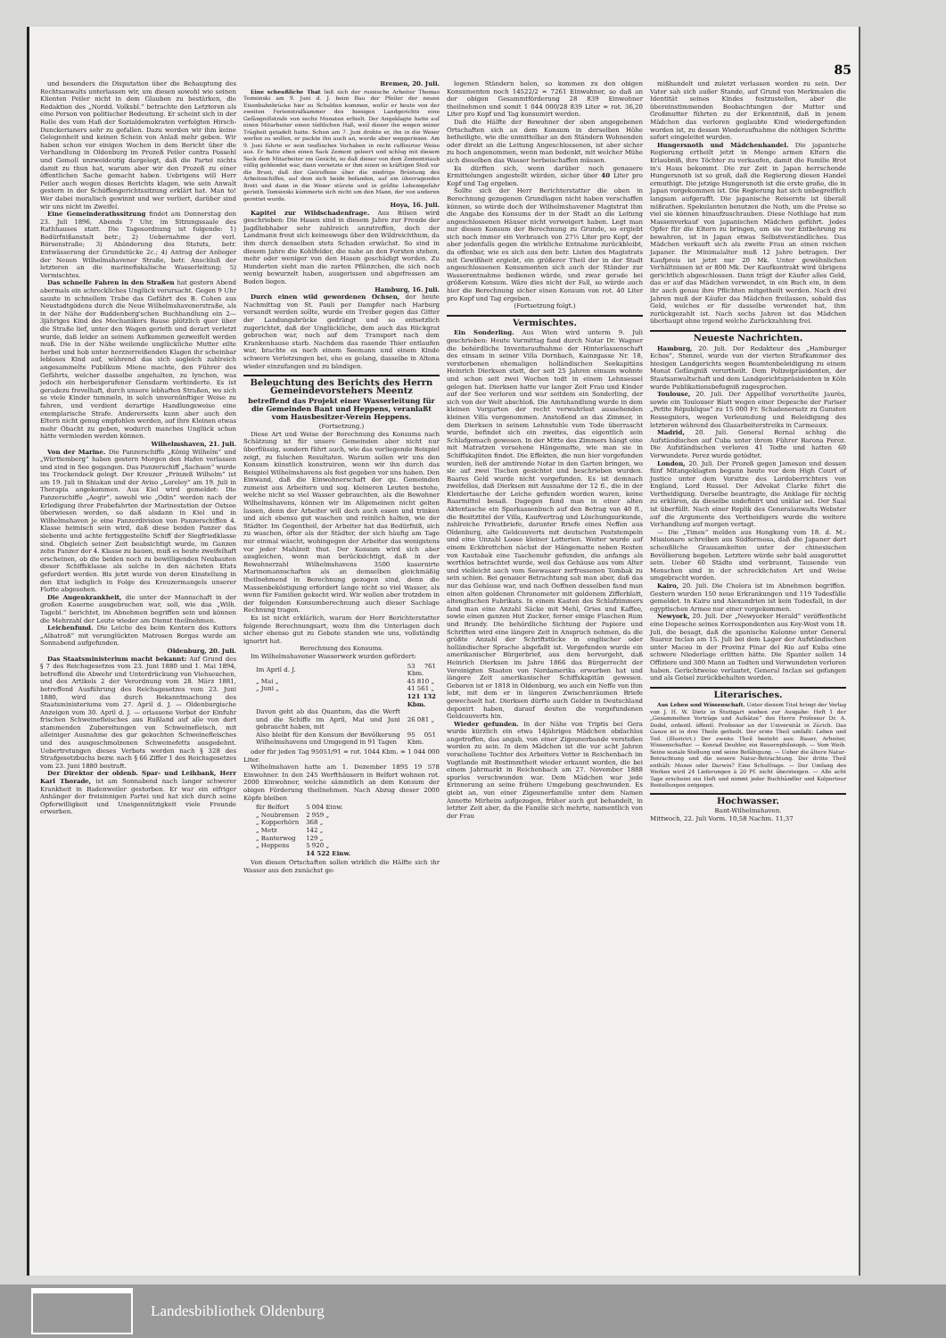85
und besonders die Disputation über die Behauptung des Rechtsanwalts unterlassen wir, um diesen sowohl wie seinen Klienten Peiler nicht in dem Glauben zu bestärken, die Redaktion des „Nordd. Volksbl.“ betrachte den Letzteren als eine Person von politischer Bedeutung. Er scheint sich in der Rolle des vom Haß der Sozialdemokraten verfolgten Hirsch-Dunckerianers sehr zu gefallen. Dazu werden wir ihm keine Gelegenheit und keinen Schein von Anlaß mehr geben. Wir haben schon vor einigen Wochen in dem Bericht über die Verhandlung in Oldenburg im Prozeß Peiler contra Possehl und Gemoll unzweideutig dargelegt, daß die Partei nichts damit zu thun hat, warum aber wir den Prozeß zu einer öffentlichen Sache gemacht haben. Uebrigens will Herr Peiler auch wegen dieses Berichts klagen, wie sein Anwalt gestern in der Schöffengerichtssitzung erklärt hat. Man to! Wer dabei moralisch gewinnt und wer verliert, darüber sind wir uns nicht im Zweifel.
Eine Gemeinderathssitzung findet am Donnerstag den 23. Juli 1896, Abends 7 Uhr, im Sitzungssaale des Rathhauses statt. Die Tagesordnung ist folgende: 1) Bedürfnißanstalt betr.; 2) Uebernahme der verl. Börsenstraße; 3) Abänderung des Statuts, betr. Entwässerung der Grundstücke 2c.; 4) Antrag der Anlieger der Neuen Wilhelmshavener Straße, betr. Anschluß der letzteren an die marinefiskalische Wasserleitung; 5) Vermischtes.
Das schnelle Fahren in den Straßen hat gestern Abend abermals ein schreckliches Unglück verursacht. Gegen 9 Uhr sauste in schnellem Trabe das Gefährt des B. Cohen aus Neustadtgödens durch die Neue Wilhelmshavenerstraße, als in der Nähe der Buddenberg'schen Buchhandlung ein 2—3jähriges Kind des Mechanikers Bause plötzlich quer über die Straße lief, unter den Wagen gerieth und derart verletzt wurde, daß leider an seinem Aufkommen gezweifelt werden muß. Die in der Nähe weilende unglückliche Mutter eilte herbei und hob unter herzzerreißenden Klagen ihr scheinbar lebloses Kind auf, während das sich sogleich zahlreich angesammelte Publikum Miene machte, den Führer des Gefährts, welcher dasselbe angehalten, zu lynchen, was jedoch ein herbeigerufener Gensdarm verhinderte. Es ist geradezu frevelhaft, durch unsere lebhaften Straßen, wo sich so viele Kinder tummeln, in solch unvernünftiger Weise zu fahren, und verdient derartige Handlungsweise eine exemplarische Strafe. Andererseits kann aber auch den Eltern nicht genug empfohlen werden, auf ihre Kleinen etwas mehr Obacht zu geben, wodurch manches Unglück schon hätte vermieden werden können.
Wilhelmshaven, 21. Juli.
Von der Marine. Die Panzerschiffe „König Wilhelm“ und „Württemberg“ haben gestern Morgen den Hafen verlassen und sind in See gegangen. Das Panzerschiff „Sachsen“ wurde ins Trockendock gelegt. Der Kreuzer „Prinzeß Wilhelm“ ist am 19. Juli in Shiakan und der Aviso „Loreley“ am 19. Juli in Therapia angekommen. Aus Kiel wird gemeldet: Die Panzerschiffe „Aegir“, sowohl wie „Odin“ werden nach der Erledigung ihrer Probefahrten der Marinestation der Ostsee überwiesen werden, so daß alsdann in Kiel und in Wilhelmshaven je eine Panzerdivision von Panzerschiffen 4. Klasse heimisch sein wird, daß diese beiden Panzer das siebente und achte fertiggestellte Schiff der Siegfriedklasse sind. Obgleich seiner Zeit beabsichtigt wurde, im Ganzen zehn Panzer der 4. Klasse zu bauen, muß es heute zweifelhaft erscheinen, ob die beiden noch zu bewilligenden Neubauten dieser Schiffsklasse als solche in den nächsten Etats gefordert werden. Bis jetzt wurde von deren Einstellung in den Etat lediglich in Folge des Kreuzermangels unserer Flotte abgesehen.
Die Augenkrankheit, die unter der Mannschaft in der großen Kaserne ausgebrochen war, soll, wie das „Wilh. Tagebl.“ berichtet, im Abnehmen begriffen sein und können die Mehrzahl der Leute wieder am Dienst theilnehmen.
Leichenfund. Die Leiche des beim Kentern des Kutters „Albatroß“ mit verunglückten Matrosen Borgas wurde am Sonnabend aufgefunden.
Oldenburg, 20. Juli.
Das Staatsministerium macht bekannt: Auf Grund des § 7 des Reichsgesetzes vom 23. Juni 1880 und 1. Mai 1894, betreffend die Abwehr und Unterdrückung von Viehseuchen, und des Artikels 2 der Verordnung vom 28. März 1881, betreffend Ausführung des Reichsgesetzes vom 23. Juni 1880, wird das durch Bekanntmachung des Staatsministeriums vom 27. April d. J. — Oldenburgische Anzeigen vom 30. April d. J. — erlassene Verbot der Einfuhr frischen Schweinefleisches aus Rußland auf alle von dort stammenden Zubereitungen von Schweinefleisch, mit alleiniger Ausnahme des gar gekochten Schweinefleisches und des ausgeschmolzenen Schweinefetts ausgedehnt. Uebertretungen dieses Verbots werden nach § 328 des Strafgesetzbuchs bezw. nach § 66 Ziffer 1 des Reichsgesetzes vom 23. Juni 1880 bestraft.
Der Direktor der oldenb. Spar- und Leihbank, Herr Karl Thorade, ist am Sonnabend nach langer schwerer Krankheit in Badenweiler gestorben. Er war ein eifriger Anhänger der freisinnigen Partei und hat sich durch seine Opferwilligkeit und Uneigennützigkeit viele Freunde erworben.
Bremen, 20. Juli.
Eine scheußliche That ließ sich der russische Arbeiter Thomas Tomsinski am 9. Juni d. J. beim Bau der Pfeiler der neuen Eisenbahnbrücke hier zu Schulden kommen, wofür er heute von der zweiten Ferienstrafkammer des hiesigen Landgerichts eine Gefängnißstrafe von sechs Monaten erhielt. Der Angeklagte hatte auf einen Mitarbeiter einen tödtlichen Haß, weil dieser ihn wegen seiner Trägheit getadelt hatte. Schon am 7. Juni drohte er, ihn in die Weser werfen zu wollen, er packte ihn auch an, wurde aber weggerissen. Am 9. Juni führte er sein teuflisches Vorhaben in recht raffinirter Weise aus. Er hatte eben einen Sack Zement geleert und schlug mit diesem Sack dem Mitarbeiter ins Gesicht, so daß dieser von dem Zementstaub völlig geblendet war, dann versetzte er ihm einen so kräftigen Stoß vor die Brust, daß der Getroffene über die niedrige Brüstung des Arbeitsschiffes, auf dem sich beide befanden, auf ein überragendes Brett und dann in die Weser stürzte und in größte Lebensgefahr gerieth. Tomsinski kümmerte sich nicht um den Mann, der von anderen gerettet wurde.
Hoya, 16. Juli.
Kapitel zur Wildschadenfrage. Aus Bilsen wird geschrieben: Die Hasen sind in diesem Jahre zur Freude der Jagdliebhaber sehr zahlreich anzutreffen, doch der Landmann freut sich keineswegs über den Wildreichthum, da ihm durch denselben stets Schaden erwächst. So sind in diesem Jahre die Kohlfelder, die nahe an den Forsten stehen, mehr oder weniger von den Hasen geschädigt worden. Zu Hunderten sieht man die zarten Pflänzchen, die sich noch wenig bewurzelt haben, ausgerissen und abgefressen am Boden liegen.
Hamburg, 16. Juli.
Durch einen wild gewordenen Ochsen, der heute Nachmittag von St. Pauli per Dampfer nach Harburg versandt werden sollte, wurde ein Treiber gegen das Gitter der Landungsbrücke gedrängt und so entsetzlich zugerichtet, daß der Unglückliche, dem auch das Rückgrat gebrochen war, noch auf dem Transport nach dem Krankenhause starb. Nachdem das rasende Thier entlaufen war, brachte es noch einem Seemann und einem Kinde schwere Verletzungen bei, ehe es gelang, dasselbe in Altona wieder einzufangen und zu bändigen.
Beleuchtung des Berichts des Herrn Gemeindevorstehers Meentz
betreffend das Projekt einer Wasserleitung für die Gemeinden Bant und Heppens, veranlaßt vom Hausbesitzer-Verein Heppens.
(Fortsetzung.)
Diese Art und Weise der Berechnung des Konsums nach Schätzung ist für unsere Gemeinden aber nicht nur überflüssig, sondern führt auch, wie das vorliegende Beispiel zeigt, zu falschen Resultaten. Warum sollen wir uns den Konsum künstlich konstruiren, wenn wir ihn durch das Beispiel Wilhelmshavens als fest gegeben vor uns haben. Den Einwand, daß die Einwohnerschaft der qu. Gemeinden zumeist aus Arbeitern und sog. kleineren Leuten bestehe, welche nicht so viel Wasser gebrauchten, als die Bewohner Wilhelmshavens, können wir im Allgemeinen nicht gelten lassen, denn der Arbeiter will doch auch essen und trinken und sich ebenso gut waschen und reinlich halten, wie der Städter. Im Gegentheil, der Arbeiter hat das Bedürfniß, sich zu waschen, öfter als der Städter, der sich häufig am Tage nur einmal wäscht, wohingegen der Arbeiter das wenigstens vor jeder Mahlzeit thut. Der Konsum wird sich aber ausgleichen, wenn man berücksichtigt, daß in der Bewohnerzahl Wilhelmshavens 3500 kasernirte Marinemannschaften als an demselben gleichmäßig theilnehmend in Berechnung gezogen sind, denn die Massenbeköstigung erfordert lange nicht so viel Wasser, als wenn für Familien gekocht wird. Wir wollen aber trotzdem in der folgenden Konsumberechnung auch dieser Sachlage Rechnung tragen.
Es ist nicht erklärlich, warum der Herr Berichterstatter folgende Berechnungsart, wozu ihm die Unterlagen doch sicher ebenso gut zu Gebote standen wie uns, vollständig ignorirt hat.
Berechnung des Konsums.
Im Wilhelmshavener Wasserwerk wurden gefördert:
| Im April d. J. | 53 761 Kbm. |
| „ Mai „ | 45 810 „ |
| „ Juni „ | 41 561 „ |
| | 121 132 Kbm. |
| Davon geht ab das Quantum, das die Werft und die Schiffe im April, Mai und Juni gebraucht haben, mit | 26 081 „ |
| Also bleibt für den Konsum der Bevölkerung Wilhelmshavens und Umgegend in 91 Tagen | 95 051 Kbm. |
oder für jeden Tag 95051/91 = rot. 1044 Kbm. = 1 044 000 Liter.
Wilhelmshaven hatte am 1. Dezember 1895 19 578 Einwohner. In den 245 Werfthäusern in Belfort wohnen rot. 2000 Einwohner, welche sämmtlich an dem Konsum der obigen Förderung theilnehmen. Nach Abzug dieser 2000 Köpfe bleiben
| für Belfort | 5 004 Einw. |
| „ Neubremen | 2 959 „ |
| „ Kopperhörn | 368 „ |
| „ Metz | 142 „ |
| „ Banterweg | 129 „ |
| „ Heppens | 5 920 „ |
| | 14 522 Einw. |
Von diesen Ortschaften sollen wirklich die Hälfte sich ihr Wasser aus den zunächst ge-
legenen Ständern holen, so kommen zu den obigen Konsumenten noch 14522/2 = 7261 Einwohner, so daß an der obigen Gesammtförderung 28 839 Einwohner theilnehmen und somit 1 044 000/28 839 Liter = rot. 36,20 Liter pro Kopf und Tag konsumirt werden.
Daß die Hälfte der Bewohner der oben angegebenen Ortschaften sich an dem Konsum in derselben Höhe betheiligte, wie die unmittelbar an den Ständern Wohnenden oder direkt an die Leitung Angeschlossenen, ist aber sicher zu hoch angenommen, wenn man bedenkt, mit welcher Mühe sich dieselben das Wasser herbeischaffen müssen.
Es dürften sich, wenn darüber noch genauere Ermittelungen angestellt würden, sicher über 40 Liter pro Kopf und Tag ergeben.
Sollte sich der Herr Berichterstatter die oben in Berechnung gezogenen Grundlagen nicht haben verschaffen können, so würde doch der Wilhelmshavener Magistrat ihm die Angabe des Konsums der in der Stadt an die Leitung angeschlossenen Häuser nicht verweigert haben. Legt man nur diesen Konsum der Berechnung zu Grunde, so ergiebt sich noch immer ein Verbrauch von 27½ Liter pro Kopf, der aber jedenfalls gegen die wirkliche Entnahme zurückbleibt, da offenbar, wie es sich aus den betr. Listen des Magistrats mit Gewißheit ergiebt, ein größerer Theil der in der Stadt angeschlossenen Konsumenten sich auch der Ständer zur Wasserentnahme bedienen würde, und zwar gerade bei größerem Konsum. Wäre dies nicht der Fall, so würde auch hier die Berechnung sicher einen Konsum von rot. 40 Liter pro Kopf und Tag ergeben.
(Fortsetzung folgt.)
Vermischtes.
Ein Sonderling. Aus Wien wird unterm 9. Juli geschrieben: Heute Vormittag fand durch Notar Dr. Wagner die behördliche Inventaraufnahme der Hinterlassenschaft des einsam in seiner Villa Dornbach, Kainzgasse Nr. 18, verstorbenen ehemaligen holländischen Seekapitäns Heinrich Dierksen statt, der seit 25 Jahren einsam wohnte und schon seit zwei Wochen todt in einem Lehnsessel gelegen hat. Dierksen hatte vor langer Zeit Frau und Kinder auf der See verloren und war seitdem ein Sonderling, der sich von der Welt abschloß. Die Amtshandlung wurde in dem kleinen Vorgarten der recht verwahrlost aussehenden kleinen Villa vorgenommen. Anstoßend an das Zimmer, in dem Dierksen in seinem Lehnstuhle vom Tode überrascht wurde, befindet sich ein zweites, das eigentlich sein Schlafgemach gewesen. In der Mitte des Zimmers hängt eine mit Matratzen versehene Hängematte, wie man sie in Schiffskajüten findet. Die Effekten, die nun hier vorgefunden wurden, ließ der amtirende Notar in den Garten bringen, wo sie auf zwei Tischen gesichtet und beschrieben wurden. Baares Geld wurde nicht vorgefunden. Es ist demnach zweifellos, daß Dierksen mit Ausnahme der 12 fl., die in der Kleidertasche der Leiche gefunden worden waren, keine Baarmittel besaß. Dagegen fand man in einer alten Aktentasche ein Sparkassenbuch auf den Betrag von 40 fl., die Besitztitel der Villa, Kaufvertrag und Löschungsurkunde, zahlreiche Privatbriefe, darunter Briefe eines Neffen aus Oldenburg, alte Geldcouverts mit deutschen Poststempeln und eine Unzahl Loose kleiner Lotterien. Weiter wurde auf einem Eckbrettchen nächst der Hängematte neben Resten von Kautabak eine Taschenuhr gefunden, die anfangs als werthlos betrachtet wurde, weil das Gehäuse aus vom Alter und vielleicht auch vom Seewasser zerfressenen Tombak zu sein schien. Bei genauer Betrachtung sah man aber, daß das nur das Gehäuse war, und nach Oeffnen desselben fand man einen alten goldenen Chronometer mit goldenem Zifferblatt, altenglischen Fabrikats. In einem Kasten des Schlafzimmers fand man eine Anzahl Säcke mit Mehl, Gries und Kaffee, sowie einen ganzen Hut Zucker, ferner einige Flaschen Rum und Brandy. Die behördliche Sichtung der Papiere und Schriften wird eine längere Zeit in Anspruch nehmen, da die größte Anzahl der Schriftstücke in englischer oder holländischer Sprache abgefaßt ist. Vorgefunden wurde ein amerikanischer Bürgerbrief, aus dem hervorgeht, daß Heinrich Dierksen im Jahre 1866 das Bürgerrecht der Vereinigten Staaten von Nordamerika erworben hat und längere Zeit amerikanischer Schiffskapitän gewesen. Geboren ist er 1818 in Oldenburg, wo auch ein Neffe von ihm lebt, mit dem er in längeren Zwischenräumen Briefe gewechselt hat. Dierksen dürfte auch Gelder in Deutschland deponirt haben, darauf deuten die vorgefundenen Geldcouverts hin.
Wieder gefunden. In der Nähe von Triptis bei Gera wurde kürzlich ein etwa 14jähriges Mädchen obdachlos angetroffen, das angab, von einer Zigeunerbande verstoßen worden zu sein. In dem Mädchen ist die vor acht Jahren verschollene Tochter des Arbeiters Vetter in Reichenbach im Vogtlande mit Bestimmtheit wieder erkannt worden, die bei einem Jahrmarkt in Reichenbach am 27. November 1888 spurlos verschwunden war. Dem Mädchen war jede Erinnerung an seine frühere Umgebung geschwunden. Es giebt an, von einer Zigeunerfamilie unter dem Namen Annette Mirheim aufgezogen, früher auch gut behandelt, in letzter Zeit aber, da die Familie sich mehrte, namentlich von der Frau
mißhandelt und zuletzt verlassen worden zu sein. Der Vater sah sich außer Stande, auf Grund von Merkmalen die Identität seines Kindes festzustellen, aber die übereinstimmenden Beobachtungen der Mutter und Großmutter führten zu der Erkenntniß, daß in jenem Mädchen das verloren geglaubte Kind wiedergefunden worden ist, zu dessen Wiederaufnahme die nöthigen Schritte sofort eingeleitet wurden.
Hungersnoth und Mädchenhandel. Die japanische Regierung ertheilt jetzt in Menge armen Eltern die Erlaubniß, ihre Töchter zu verkaufen, damit die Familie Brot in's Haus bekommt. Die zur Zeit in Japan herrschende Hungersnoth ist so groß, daß die Regierung diesen Handel ermuthigt. Die jetzige Hungersnoth ist die erste große, die in Japan vorgekommen ist. Die Regierung hat sich unbegreiflich langsam aufgerafft. Die japanische Reisernte ist überall mißrathen. Spekulanten benutzen die Noth, um die Preise so viel sie können hinaufzuschrauben. Diese Nothlage hat zum Massenverkauf von japanischen Mädchen geführt. Jedes Opfer für die Eltern zu bringen, um sie vor Entbehrung zu bewahren, ist in Japan etwas Selbstverständliches. Das Mädchen verkauft sich als zweite Frau an einen reichen Japaner. Ihr Minimalalter muß 12 Jahre betragen. Der Kaufpreis ist jetzt nur 20 Mk. Unter gewöhnlichen Verhältnissen ist er 800 Mk. Der Kaufkontrakt wird übrigens gerichtlich abgeschlossen. Dann trägt der Käufer alles Geld, das er auf das Mädchen verwendet, in ein Buch ein, in dem ihr auch genau ihre Pflichten mitgetheilt werden. Nach drei Jahren muß der Käufer das Mädchen freilassen, sobald das Geld, welches er für dasselbe verwendet hat, ihm zurückgezahlt ist. Nach sechs Jahren ist das Mädchen überhaupt ohne irgend welche Zurückzahlung frei.
Neueste Nachrichten.
Hamburg, 20. Juli. Der Redakteur des „Hamburger Echos“, Stenzel, wurde von der vierten Strafkammer des hiesigen Landgerichts wegen Beamtenbeleidigung zu einem Monat Gefängniß verurtheilt. Dem Polizeipräsidenten, der Staatsanwaltschaft und dem Landgerichtspräsidenten in Köln wurde Publikationsbefugniß zugesprochen.
Toulouse, 20. Juli. Der Appellhof verurtheilte Jaurès, sowie ein Toulouser Blatt wegen einer Depesche der Pariser „Petite République“ zu 15 000 Fr. Schadenersatz zu Gunsten Resseguiers, wegen Verleumdung und Beleidigung des letzteren während des Glasarbeiterstreiks in Carmeaux.
Madrid, 20. Juli. General Bernal schlug die Aufständischen auf Cuba unter ihrem Führer Barona Perez. Die Aufständischen verloren 41 Todte und hatten 60 Verwundete. Perez wurde getödtet.
London, 20. Juli. Der Prozeß gegen Jameson und dessen fünf Mitangeklagten begann heute vor dem High Court of Justice unter dem Vorsitze des Lordoberrichters von England, Lord Russel. Der Advokat Clarke führt die Vertheidigung. Derselbe beantragte, die Anklage für nichtig zu erklären, da dieselbe undefinirt und unklar sei. Der Saal ist überfüllt. Nach einer Replik des Generalanwalts Webster auf die Argumente des Vertheidigers wurde die weitere Verhandlung auf morgen vertagt.
— Die „Times“ melden aus Hongkong vom 18. d. M.: Missionare schreiben aus Südformosa, daß die Japaner dort scheußliche Grausamkeiten unter der chinesischen Bevölkerung begehen. Letztere würde sehr bald ausgerottet sein. Ueber 60 Städte sind verbrannt, Tausende von Menschen sind in der schrecklichsten Art und Weise umgebracht worden.
Kairo, 20. Juli. Die Cholera ist im Abnehmen begriffen. Gestern wurden 150 neue Erkrankungen und 119 Todesfälle gemeldet. In Kairo und Alexandrien ist kein Todesfall, in der egyptischen Armee nur einer vorgekommen.
Newyork, 20. Juli. Der „Newyorker Herald“ veröffentlicht eine Depesche seines Korrespondenten aus Key-West vom 18. Juli, die besagt, daß die spanische Kolonne unter General Suarez Inclan am 15. Juli bei dem Lager der Aufständischen unter Maceo in der Provinz Pinar del Rio auf Kuba eine schwere Niederlage erlitten hätte. Die Spanier sollen 14 Offiziere und 300 Mann an Todten und Verwundeten verloren haben. Gerüchtweise verlautet, General Inclan sei gefangen und als Geisel zurückbehalten worden.
Literarisches.
Aus Leben und Wissenschaft. Unter diesem Titel bringt der Verlag von J. H. W. Dietz in Stuttgart soeben zur Ausgabe: Heft 1 der „Gesammelten Vorträge und Aufsätze“ des Herrn Professor Dr. A. Dodel, ordentl. öffentl. Professor an der Universität in Zürich. Das Ganze ist in drei Theile getheilt. Der erste Theil umfaßt: Leben und Tod. (Illustrirt.) Der zweite Theil besteht aus: Bauer, Arbeiter, Wissenschafter. — Konrad Deubler, ein Bauernphilosoph. — Vom Weib. Seine soziale Stellung und seine Befähigung. — Ueber die ältere Natur-Betrachtung und die neuere Natur-Betrachtung. Der dritte Theil enthält: Moses oder Darwin? Eine Schulfrage. — Der Umfang des Werkes wird 24 Lieferungen à 20 Pf. nicht übersteigen. — Alle acht Tage erscheint ein Heft und nimmt jeder Buchhändler und Kolporteur Bestellungen entgegen.
Hochwasser.
Bant-Wilhelmshaven.
Mittwoch, 22. Juli Vorm. 10,58 Nachm. 11,37
Landesbibliothek Oldenburg